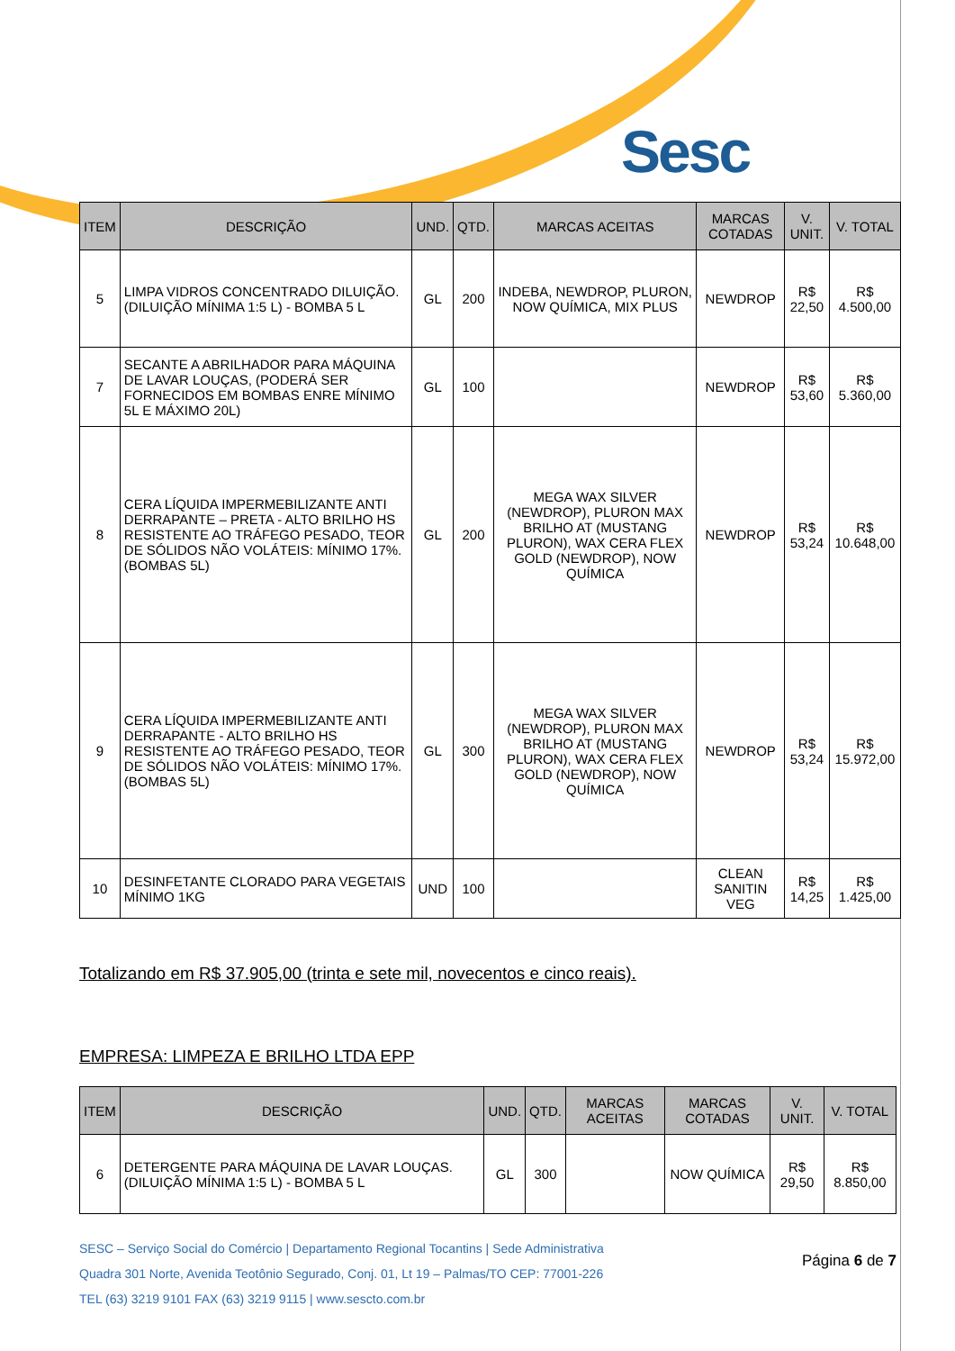Sesc
| ITEM | DESCRIÇÃO | UND. | QTD. | MARCAS ACEITAS | MARCAS COTADAS | V. UNIT. | V. TOTAL |
| --- | --- | --- | --- | --- | --- | --- | --- |
| 5 | LIMPA VIDROS CONCENTRADO DILUIÇÃO. (DILUIÇÃO MÍNIMA 1:5 L) - BOMBA 5 L | GL | 200 | INDEBA, NEWDROP, PLURON, NOW QUÍMICA, MIX PLUS | NEWDROP | R$ 22,50 | R$ 4.500,00 |
| 7 | SECANTE A ABRILHADOR PARA MÁQUINA DE LAVAR LOUÇAS, (PODERÁ SER FORNECIDOS EM BOMBAS ENRE MÍNIMO 5L E MÁXIMO 20L) | GL | 100 | | NEWDROP | R$ 53,60 | R$ 5.360,00 |
| 8 | CERA LÍQUIDA IMPERMEBILIZANTE ANTI DERRAPANTE – PRETA - ALTO BRILHO HS RESISTENTE AO TRÁFEGO PESADO, TEOR DE SÓLIDOS NÃO VOLÁTEIS: MÍNIMO 17%. (BOMBAS 5L) | GL | 200 | MEGA WAX SILVER (NEWDROP), PLURON MAX BRILHO AT (MUSTANG PLURON), WAX CERA FLEX GOLD (NEWDROP), NOW QUÍMICA | NEWDROP | R$ 53,24 | R$ 10.648,00 |
| 9 | CERA LÍQUIDA IMPERMEBILIZANTE ANTI DERRAPANTE - ALTO BRILHO HS RESISTENTE AO TRÁFEGO PESADO, TEOR DE SÓLIDOS NÃO VOLÁTEIS: MÍNIMO 17%. (BOMBAS 5L) | GL | 300 | MEGA WAX SILVER (NEWDROP), PLURON MAX BRILHO AT (MUSTANG PLURON), WAX CERA FLEX GOLD (NEWDROP), NOW QUÍMICA | NEWDROP | R$ 53,24 | R$ 15.972,00 |
| 10 | DESINFETANTE CLORADO PARA VEGETAIS MÍNIMO 1KG | UND | 100 | | CLEAN SANITIN VEG | R$ 14,25 | R$ 1.425,00 |
Totalizando em R$ 37.905,00 (trinta e sete mil, novecentos e cinco reais).
EMPRESA: LIMPEZA E BRILHO LTDA EPP
| ITEM | DESCRIÇÃO | UND. | QTD. | MARCAS ACEITAS | MARCAS COTADAS | V. UNIT. | V. TOTAL |
| --- | --- | --- | --- | --- | --- | --- | --- |
| 6 | DETERGENTE PARA MÁQUINA DE LAVAR LOUÇAS. (DILUIÇÃO MÍNIMA 1:5 L) - BOMBA 5 L | GL | 300 | | NOW QUÍMICA | R$ 29,50 | R$ 8.850,00 |
SESC – Serviço Social do Comércio | Departamento Regional Tocantins | Sede Administrativa
Quadra 301 Norte, Avenida Teotônio Segurado, Conj. 01, Lt 19 – Palmas/TO CEP: 77001-226
TEL (63) 3219 9101 FAX (63) 3219 9115 | www.sescto.com.br
Página 6 de 7